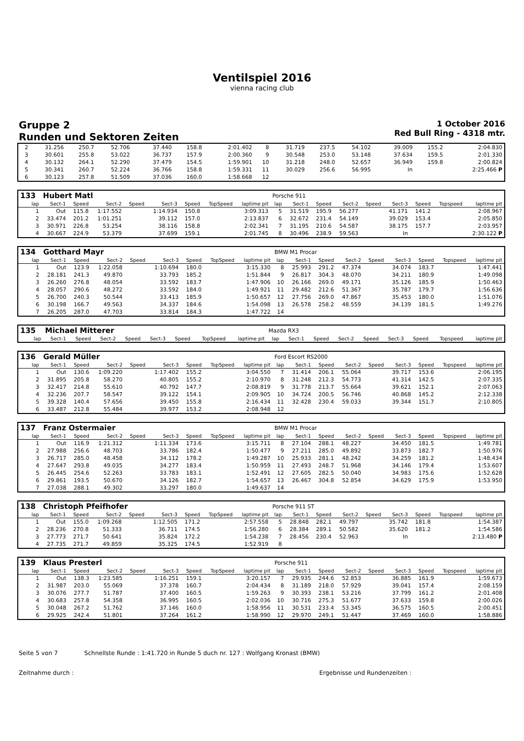Ventilspiel 2016
vienna racing club
Gruppe 2
Runden und Sektoren Zeiten
1 October 2016
Red Bull Ring - 4318 mtr.
| 2 | 31.256 | 250.7 | 52.706 | | 37.440 | 158.8 | | 2:01.402 | 8 | 31.719 | 237.5 | 54.102 | | 39.009 | 155.2 | | 2:04.830 |
| 3 | 30.601 | 255.8 | 53.022 | | 36.737 | 157.9 | | 2:00.360 | 9 | 30.548 | 253.0 | 53.148 | | 37.634 | 159.5 | | 2:01.330 |
| 4 | 30.132 | 264.1 | 52.290 | | 37.479 | 154.5 | | 1:59.901 | 10 | 31.218 | 248.0 | 52.657 | | 36.949 | 159.8 | | 2:00.824 |
| 5 | 30.341 | 260.7 | 52.224 | | 36.766 | 158.8 | | 1:59.331 | 11 | 30.029 | 256.6 | 56.995 | | In | | | 2:25.466 P |
| 6 | 30.123 | 257.8 | 51.509 | | 37.036 | 160.0 | | 1:58.668 | 12 | | | | | | | | |
| 133 | Hubert Matl | | | | | | | | Porsche 911 | | | | | | | | |
| lap | Sect-1 | Speed | Sect-2 | Speed | Sect-3 | Speed | TopSpeed | laptime pit | lap | Sect-1 | Speed | Sect-2 | Speed | Sect-3 | Speed | Topspeed | laptime pit |
| 1 | Out | 115.8 | 1:17.552 | | 1:14.934 | 150.8 | | 3:09.313 | 5 | 31.519 | 195.9 | 56.277 | | 41.171 | 141.2 | | 2:08.967 |
| 2 | 33.474 | 201.2 | 1:01.251 | | 39.112 | 157.0 | | 2:13.837 | 6 | 32.672 | 231.4 | 54.149 | | 39.029 | 153.4 | | 2:05.850 |
| 3 | 30.971 | 226.8 | 53.254 | | 38.116 | 158.8 | | 2:02.341 | 7 | 31.195 | 210.6 | 54.587 | | 38.175 | 157.7 | | 2:03.957 |
| 4 | 30.667 | 224.9 | 53.379 | | 37.699 | 159.1 | | 2:01.745 | 8 | 30.496 | 238.9 | 59.563 | | In | | | 2:30.122 P |
| 134 | Gotthard Mayr | | | | | | | | BMW M1 Procar | | | | | | | | |
| lap | Sect-1 | Speed | Sect-2 | Speed | Sect-3 | Speed | TopSpeed | laptime pit | lap | Sect-1 | Speed | Sect-2 | Speed | Sect-3 | Speed | Topspeed | laptime pit |
| 1 | Out | 123.9 | 1:22.058 | | 1:10.694 | 180.0 | | 3:15.330 | 8 | 25.993 | 291.2 | 47.374 | | 34.074 | 183.7 | | 1:47.441 |
| 2 | 28.181 | 241.3 | 49.870 | | 33.793 | 185.2 | | 1:51.844 | 9 | 26.817 | 304.3 | 48.070 | | 34.211 | 180.9 | | 1:49.098 |
| 3 | 26.260 | 276.8 | 48.054 | | 33.592 | 183.7 | | 1:47.906 | 10 | 26.166 | 269.0 | 49.171 | | 35.126 | 185.9 | | 1:50.463 |
| 4 | 28.057 | 290.6 | 48.272 | | 33.592 | 184.0 | | 1:49.921 | 11 | 29.482 | 212.6 | 51.367 | | 35.787 | 179.7 | | 1:56.636 |
| 5 | 26.700 | 240.3 | 50.544 | | 33.413 | 185.9 | | 1:50.657 | 12 | 27.756 | 269.0 | 47.867 | | 35.453 | 180.0 | | 1:51.076 |
| 6 | 30.198 | 166.7 | 49.563 | | 34.337 | 184.6 | | 1:54.098 | 13 | 26.578 | 258.2 | 48.559 | | 34.139 | 181.5 | | 1:49.276 |
| 7 | 26.205 | 287.0 | 47.703 | | 33.814 | 184.3 | | 1:47.722 | 14 | | | | | | | | |
| 135 | Michael Mitterer | | | | | | | | Mazda RX3 | | | | | | | | |
| lap | Sect-1 | Speed | Sect-2 | Speed | Sect-3 | Speed | TopSpeed | laptime pit | lap | Sect-1 | Speed | Sect-2 | Speed | Sect-3 | Speed | Topspeed | laptime pit |
| 136 | Gerald Müller | | | | | | | | Ford Escort RS2000 | | | | | | | | |
| lap | Sect-1 | Speed | Sect-2 | Speed | Sect-3 | Speed | TopSpeed | laptime pit | lap | Sect-1 | Speed | Sect-2 | Speed | Sect-3 | Speed | Topspeed | laptime pit |
| 1 | Out | 130.6 | 1:09.220 | | 1:17.402 | 155.2 | | 3:04.550 | 7 | 31.414 | 206.1 | 55.064 | | 39.717 | 153.6 | | 2:06.195 |
| 2 | 31.895 | 205.8 | 58.270 | | 40.805 | 155.2 | | 2:10.970 | 8 | 31.248 | 212.3 | 54.773 | | 41.314 | 142.5 | | 2:07.335 |
| 3 | 32.417 | 214.8 | 55.610 | | 40.792 | 147.7 | | 2:08.819 | 9 | 31.778 | 213.7 | 55.664 | | 39.621 | 152.1 | | 2:07.063 |
| 4 | 32.236 | 207.7 | 58.547 | | 39.122 | 154.1 | | 2:09.905 | 10 | 34.724 | 200.5 | 56.746 | | 40.868 | 145.2 | | 2:12.338 |
| 5 | 39.328 | 140.4 | 57.656 | | 39.450 | 155.8 | | 2:16.434 | 11 | 32.428 | 230.4 | 59.033 | | 39.344 | 151.7 | | 2:10.805 |
| 6 | 33.487 | 212.8 | 55.484 | | 39.977 | 153.2 | | 2:08.948 | 12 | | | | | | | | |
| 137 | Franz Ostermaier | | | | | | | | BMW M1 Procar | | | | | | | | |
| lap | Sect-1 | Speed | Sect-2 | Speed | Sect-3 | Speed | TopSpeed | laptime pit | lap | Sect-1 | Speed | Sect-2 | Speed | Sect-3 | Speed | Topspeed | laptime pit |
| 1 | Out | 116.9 | 1:21.312 | | 1:11.334 | 173.6 | | 3:15.711 | 8 | 27.104 | 288.1 | 48.227 | | 34.450 | 181.5 | | 1:49.781 |
| 2 | 27.988 | 256.6 | 48.703 | | 33.786 | 182.4 | | 1:50.477 | 9 | 27.211 | 285.0 | 49.892 | | 33.873 | 182.7 | | 1:50.976 |
| 3 | 26.717 | 285.0 | 48.458 | | 34.112 | 178.2 | | 1:49.287 | 10 | 25.933 | 281.1 | 48.242 | | 34.259 | 181.2 | | 1:48.434 |
| 4 | 27.647 | 293.8 | 49.035 | | 34.277 | 183.4 | | 1:50.959 | 11 | 27.493 | 248.7 | 51.968 | | 34.146 | 179.4 | | 1:53.607 |
| 5 | 26.445 | 254.6 | 52.263 | | 33.783 | 183.1 | | 1:52.491 | 12 | 27.605 | 282.5 | 50.040 | | 34.983 | 175.6 | | 1:52.628 |
| 6 | 29.861 | 193.5 | 50.670 | | 34.126 | 182.7 | | 1:54.657 | 13 | 26.467 | 304.8 | 52.854 | | 34.629 | 175.9 | | 1:53.950 |
| 7 | 27.038 | 288.1 | 49.302 | | 33.297 | 180.0 | | 1:49.637 | 14 | | | | | | | | |
| 138 | Christoph Pfeifhofer | | | | | | | | Porsche 911 ST | | | | | | | | |
| lap | Sect-1 | Speed | Sect-2 | Speed | Sect-3 | Speed | TopSpeed | laptime pit | lap | Sect-1 | Speed | Sect-2 | Speed | Sect-3 | Speed | Topspeed | laptime pit |
| 1 | Out | 155.0 | 1:09.268 | | 1:12.505 | 171.2 | | 2:57.558 | 5 | 28.848 | 282.1 | 49.797 | | 35.742 | 181.8 | | 1:54.387 |
| 2 | 28.236 | 270.8 | 51.333 | | 36.711 | 174.5 | | 1:56.280 | 6 | 28.384 | 289.1 | 50.582 | | 35.620 | 181.2 | | 1:54.586 |
| 3 | 27.773 | 271.7 | 50.641 | | 35.824 | 172.2 | | 1:54.238 | 7 | 28.456 | 230.4 | 52.963 | | In | | | 2:13.480 P |
| 4 | 27.735 | 271.7 | 49.859 | | 35.325 | 174.5 | | 1:52.919 | 8 | | | | | | | | |
| 139 | Klaus Presterl | | | | | | | | Porsche 911 | | | | | | | | |
| lap | Sect-1 | Speed | Sect-2 | Speed | Sect-3 | Speed | TopSpeed | laptime pit | lap | Sect-1 | Speed | Sect-2 | Speed | Sect-3 | Speed | Topspeed | laptime pit |
| 1 | Out | 138.3 | 1:23.585 | | 1:16.251 | 159.1 | | 3:20.157 | 7 | 29.935 | 244.6 | 52.853 | | 36.885 | 161.9 | | 1:59.673 |
| 2 | 31.987 | 203.0 | 55.069 | | 37.378 | 160.7 | | 2:04.434 | 8 | 31.189 | 218.0 | 57.929 | | 39.041 | 157.4 | | 2:08.159 |
| 3 | 30.076 | 277.7 | 51.787 | | 37.400 | 160.5 | | 1:59.263 | 9 | 30.393 | 238.1 | 53.216 | | 37.799 | 161.2 | | 2:01.408 |
| 4 | 30.683 | 257.8 | 54.358 | | 36.995 | 160.5 | | 2:02.036 | 10 | 30.716 | 275.3 | 51.677 | | 37.633 | 159.8 | | 2:00.026 |
| 5 | 30.048 | 267.2 | 51.762 | | 37.146 | 160.0 | | 1:58.956 | 11 | 30.531 | 233.4 | 53.345 | | 36.575 | 160.5 | | 2:00.451 |
| 6 | 29.925 | 242.4 | 51.801 | | 37.264 | 161.2 | | 1:58.990 | 12 | 29.970 | 249.1 | 51.447 | | 37.469 | 160.0 | | 1:58.886 |
Seite 5 von 7 Schnellste Runde : 1:41.720 in Runde 5 duch nr. 127 : Wolfgang Kronast (BMW)
Zeitnahme durch : Ergebnisse und Rundenzeiten :